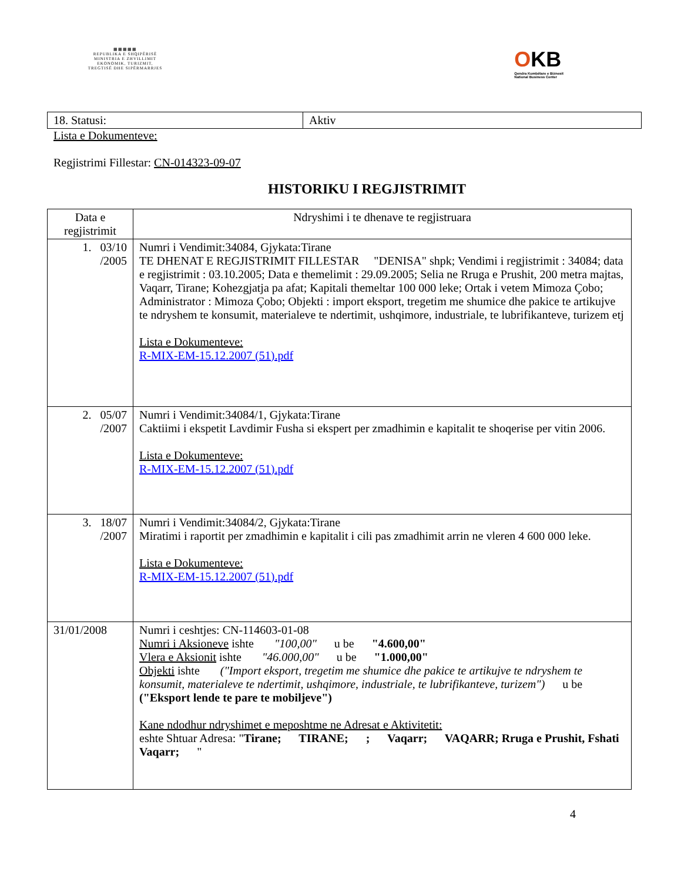▦▦▦▦▦
REPUBLIKA E SHQIPËRISË
MINISTRIA E ZHVILLIMIT
EKONOMIK, TURIZMIT,
TREGTISË DHE SIPËRMARRJES
OKB
Qendra Kombëtare e Biznesit
National Business Center
| 18. Statusi: | Aktiv |
Lista e Dokumenteve:
Regjistrimi Fillestar: CN-014323-09-07
HISTORIKU I REGJISTRIMIT
| Data e regjistrimit | Ndryshimi i te dhenave te regjistruara |
| --- | --- |
| 1. 03/10 /2005 | Numri i Vendimit:34084, Gjykata:Tirane TE DHENAT E REGJISTRIMIT FILLESTAR "DENISA" shpk; Vendimi i regjistrimit : 34084; data e regjistrimit : 03.10.2005; Data e themelimit : 29.09.2005; Selia ne Rruga e Prushit, 200 metra majtas, Vaqarr, Tirane; Kohezgjatja pa afat; Kapitali themeltar 100 000 leke; Ortak i vetem Mimoza Çobo; Administrator : Mimoza Çobo; Objekti : import eksport, tregetim me shumice dhe pakice te artikujve te ndryshem te konsumit, materialeve te ndertimit, ushqimore, industriale, te lubrifikanteve, turizem etj Lista e Dokumenteve: R-MIX-EM-15.12.2007 (51).pdf |
| 2. 05/07 /2007 | Numri i Vendimit:34084/1, Gjykata:Tirane Caktiimi i ekspetit Lavdimir Fusha si ekspert per zmadhimin e kapitalit te shoqerise per vitin 2006. Lista e Dokumenteve: R-MIX-EM-15.12.2007 (51).pdf |
| 3. 18/07 /2007 | Numri i Vendimit:34084/2, Gjykata:Tirane Miratimi i raportit per zmadhimin e kapitalit i cili pas zmadhimit arrin ne vleren 4 600 000 leke. Lista e Dokumenteve: R-MIX-EM-15.12.2007 (51).pdf |
| 31/01/2008 | Numri i ceshtjes: CN-114603-01-08 Numri i Aksioneve ishte "100,00" u be "4.600,00" Vlera e Aksionit ishte "46.000,00" u be "1.000,00" Objekti ishte ("Import eksport, tregetim me shumice dhe pakice te artikujve te ndryshem te konsumit, materialeve te ndertimit, ushqimore, industriale, te lubrifikanteve, turizem") u be ("Eksport lende te pare te mobiljeve") Kane ndodhur ndryshimet e meposhtme ne Adresat e Aktivitetit: eshte Shtuar Adresa: " Tirane; TIRANE; ; Vaqarr; VAQARR; Rruga e Prushit, Fshati Vaqarr; " |
4